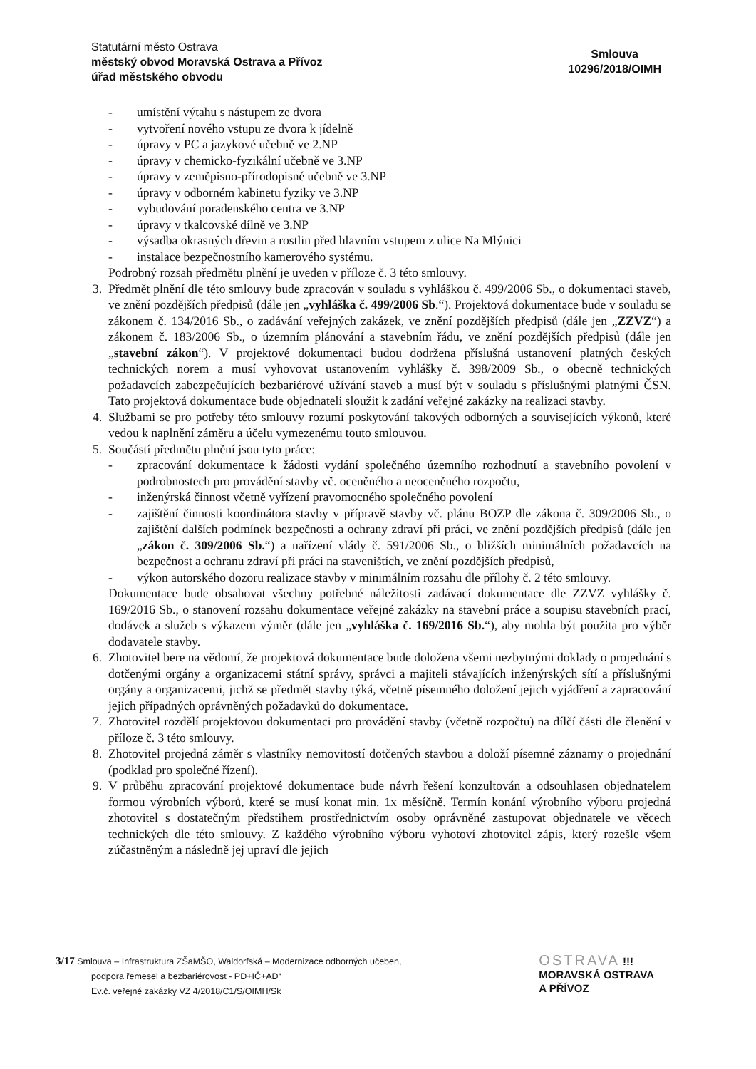Statutární město Ostrava
městský obvod Moravská Ostrava a Přívoz
úřad městského obvodu
Smlouva
10296/2018/OIMH
- umístění výtahu s nástupem ze dvora
- vytvoření nového vstupu ze dvora k jídelně
- úpravy v PC a jazykové učebně ve 2.NP
- úpravy v chemicko-fyzikální učebně ve 3.NP
- úpravy v zeměpisno-přírodopisné učebně ve 3.NP
- úpravy v odborném kabinetu fyziky ve 3.NP
- vybudování poradenského centra ve 3.NP
- úpravy v tkalcovské dílně ve 3.NP
- výsadba okrasných dřevin a rostlin před hlavním vstupem z ulice Na Mlýnici
- instalace bezpečnostního kamerového systému.
Podrobný rozsah předmětu plnění je uveden v příloze č. 3 této smlouvy.
3. Předmět plnění dle této smlouvy bude zpracován v souladu s vyhláškou č. 499/2006 Sb., o dokumentaci staveb, ve znění pozdějších předpisů (dále jen „vyhláška č. 499/2006 Sb.“). Projektová dokumentace bude v souladu se zákonem č. 134/2016 Sb., o zadávání veřejných zakázek, ve znění pozdějších předpisů (dále jen „ZZVZ“) a zákonem č. 183/2006 Sb., o územním plánování a stavebním řádu, ve znění pozdějších předpisů (dále jen „stavební zákon“). V projektové dokumentaci budou dodržena příslušná ustanovení platných českých technických norem a musí vyhovovat ustanovením vyhlášky č. 398/2009 Sb., o obecně technických požadavcích zabezpečujících bezbariérové užívání staveb a musí být v souladu s příslušnými platnými ČSN. Tato projektová dokumentace bude objednateli sloužit k zadání veřejné zakázky na realizaci stavby.
4. Službami se pro potřeby této smlouvy rozumí poskytování takových odborných a souvisejících výkonů, které vedou k naplnění záměru a účelu vymezenému touto smlouvou.
5. Součástí předmětu plnění jsou tyto práce:
- zpracování dokumentace k žádosti vydání společného územního rozhodnutí a stavebního povolení v podrobnostech pro provádění stavby vč. oceněného a neoceněného rozpočtu,
- inženýrská činnost včetně vyřízení pravomocného společného povolení
- zajištění činnosti koordinátora stavby v přípravě stavby vč. plánu BOZP dle zákona č. 309/2006 Sb., o zajištění dalších podmínek bezpečnosti a ochrany zdraví při práci, ve znění pozdějších předpisů (dále jen „zákon č. 309/2006 Sb.“) a nařízení vlády č. 591/2006 Sb., o bližších minimálních požadavcích na bezpečnost a ochranu zdraví při práci na staveništích, ve znění pozdějších předpisů,
- výkon autorského dozoru realizace stavby v minimálním rozsahu dle přílohy č. 2 této smlouvy.
Dokumentace bude obsahovat všechny potřebné náležitosti zadávací dokumentace dle ZZVZ vyhlášky č. 169/2016 Sb., o stanovení rozsahu dokumentace veřejné zakázky na stavební práce a soupisu stavebních prací, dodávek a služeb s výkazem výměr (dále jen „vyhláška č. 169/2016 Sb.“), aby mohla být použita pro výběr dodavatele stavby.
6. Zhotovitel bere na vědomí, že projektová dokumentace bude doložena všemi nezbytnými doklady o projednání s dotčenými orgány a organizacemi státní správy, správci a majiteli stávajících inženýrských sítí a příslušnými orgány a organizacemi, jichž se předmět stavby týká, včetně písemného doložení jejich vyjádření a zapracování jejich případných oprávněných požadavků do dokumentace.
7. Zhotovitel rozdělí projektovou dokumentaci pro provádění stavby (včetně rozpočtu) na dílčí části dle členění v příloze č. 3 této smlouvy.
8. Zhotovitel projedná záměr s vlastníky nemovitostí dotčených stavbou a doloží písemné záznamy o projednání (podklad pro společné řízení).
9. V průběhu zpracování projektové dokumentace bude návrh řešení konzultován a odsouhlasen objednatelem formou výrobních výborů, které se musí konat min. 1x měsíčně. Termín konání výrobního výboru projedná zhotovitel s dostatečným předstihem prostřednictvím osoby oprávněné zastupovat objednatele ve věcech technických dle této smlouvy. Z každého výrobního výboru vyhotoví zhotovitel zápis, který rozešle všem zúčastněným a následně jej upraví dle jejich
3/17 Smlouva – Infrastruktura ZŠaMŠO, Waldorfská – Modernizace odborných učeben,
podpora řemesel a bezbariérovost - PD+IČ+AD“
Ev.č. veřejné zakázky VZ 4/2018/C1/S/OIMH/Sk
OSTRAVA !!!
MORAVSKÁ OSTRAVA
A PŘÍVOZ